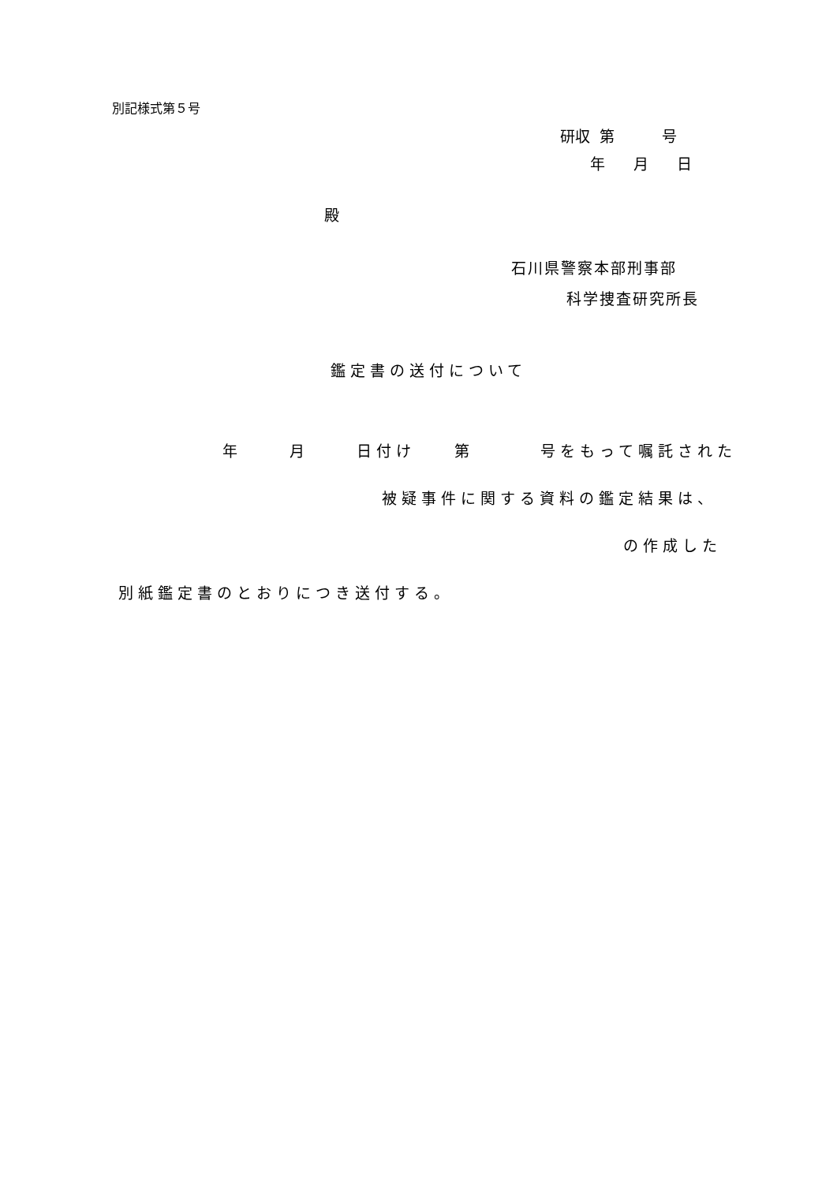別記様式第５号
研収 第 号
年 月 日
殿
石川県警察本部刑事部
科学捜査研究所長
鑑定書の送付について
年 月 日付け 第 号をもって嘱託された
被疑事件に関する資料の鑑定結果は、
の作成した
別紙鑑定書のとおりにつき送付する。